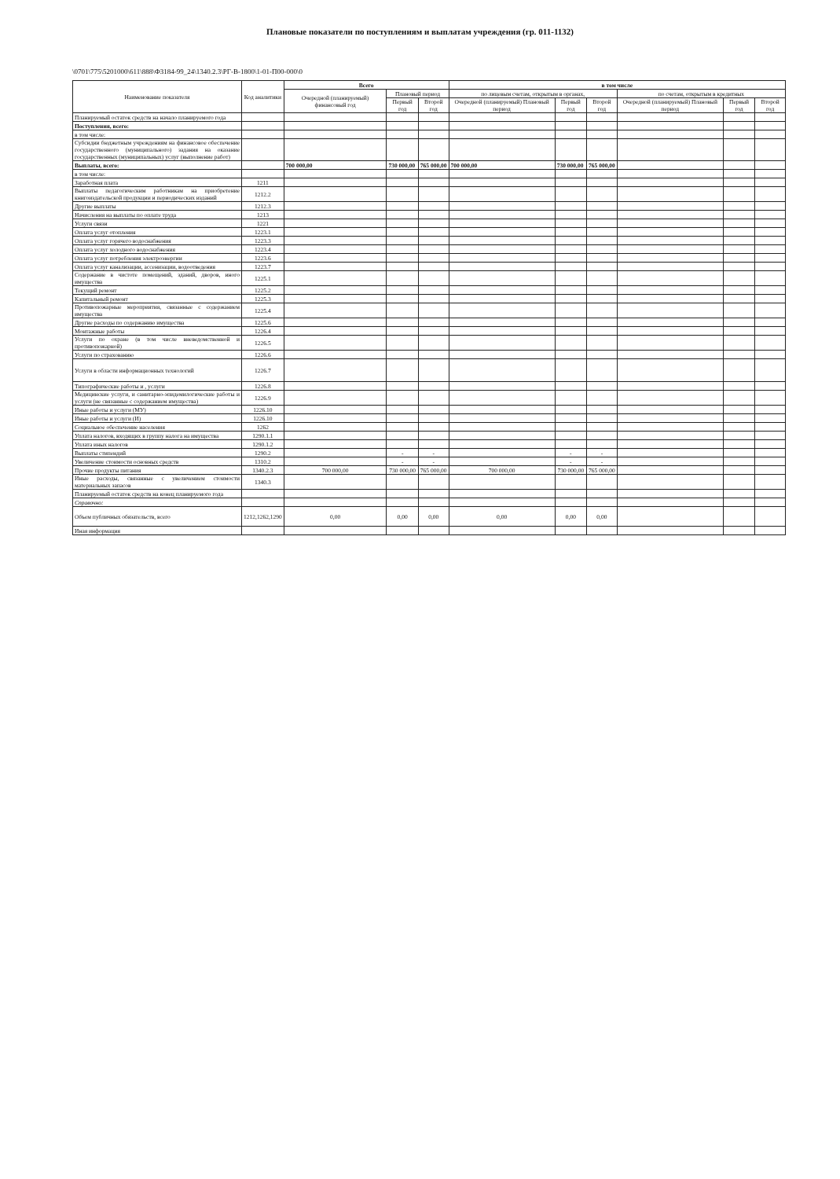Плановые показатели по поступлениям и выплатам учреждения (гр. 011-1132)
\0701\775\5201000\611\888\ФЗ184-99_24\1340.2.3\РГ-В-1800\1-01-П00-000\0
| Наименование показателя | Код аналитики | Всего | | | в том числе | | | | | |
| --- | --- | --- | --- | --- | --- | --- | --- | --- | --- | --- |
| | | Очередной (планируемый) финансовый год | Плановый период | | по лицевым счетам, открытым в органах, | | | по счетам, открытым в кредитных | | |
| | | | Первый год | Второй год | Очередной (планируемый) Плановый период | Первый год | Второй год | Очередной (планируемый) Плановый период | Первый год | Второй год |
| Планируемый остаток средств на начало планируемого года | | | | | | | | | | |
| Поступления, всего: | | | | | | | | | | |
| в том числе: | | | | | | | | | | |
| Субсидии бюджетным учреждениям на финансовое обеспечение государственного (муниципального) задания на оказание государственных (муниципальных) услуг (выполнение работ) | | | | | | | | | | |
| Выплаты, всего: | | 700 000,00 | 730 000,00 | 765 000,00 | 700 000,00 | 730 000,00 | 765 000,00 | | | |
| в том числе: | | | | | | | | | | |
| Заработная плата | 1211 | | | | | | | | | |
| Выплаты педагогическим работникам на приобретение книгоиздательской продукции и периодических изданий | 1212.2 | | | | | | | | | |
| Другие выплаты | 1212.3 | | | | | | | | | |
| Начисления на выплаты по оплате труда | 1213 | | | | | | | | | |
| Услуги связи | 1221 | | | | | | | | | |
| Оплата услуг отопления | 1223.1 | | | | | | | | | |
| Оплата услуг горячего водоснабжения | 1223.3 | | | | | | | | | |
| Оплата услуг холодного водоснабжения | 1223.4 | | | | | | | | | |
| Оплата услуг потребления электроэнергии | 1223.6 | | | | | | | | | |
| Оплата услуг канализации, ассенизации, водоотведения | 1223.7 | | | | | | | | | |
| Содержание в чистоте помещений, зданий, дворов, иного имущества | 1225.1 | | | | | | | | | |
| Текущий ремонт | 1225.2 | | | | | | | | | |
| Капитальный ремонт | 1225.3 | | | | | | | | | |
| Противопожарные мероприятия, связанные с содержанием имущества | 1225.4 | | | | | | | | | |
| Другие расходы по содержанию имущества | 1225.6 | | | | | | | | | |
| Монтажные работы | 1226.4 | | | | | | | | | |
| Услуги по охране (в том числе вневедомственной и противопожарной) | 1226.5 | | | | | | | | | |
| Услуги по страхованию | 1226.6 | | | | | | | | | |
| Услуги в области информационных технологий | 1226.7 | | | | | | | | | |
| Типографические работы и , услуги | 1226.8 | | | | | | | | | |
| Медицинские услуги, и санитарно-эпидемилогические работы и услуги (не связанные с содержанием имущества) | 1226.9 | | | | | | | | | |
| Иные работы и услуги (МУ) | 1226.10 | | | | | | | | | |
| Иные работы и услуги (И) | 1226.10 | | | | | | | | | |
| Социальное обеспечение населения | 1262 | | | | | | | | | |
| Уплата налогов, входящих в группу налога на имущества | 1290.1.1 | | | | | | | | | |
| Уплата иных налогов | 1290.1.2 | | | | | | | | | |
| Выплаты стипендий | 1290.2 | | - | - | | - | - | | | |
| Увеличение стоимости основных средств | 1310.2 | | - | - | | - | - | | | |
| Прочие продукты питания | 1340.2.3 | 700 000,00 | 730 000,00 | 765 000,00 | 700 000,00 | 730 000,00 | 765 000,00 | | | |
| Иные расходы, связанные с увеличением стоимости материальных запасов | 1340.3 | | | | | | | | | |
| Планируемый остаток средств на конец планируемого года | | | | | | | | | | |
| Справочно: | | | | | | | | | | |
| Объем публичных обязательств, всего | 1212,1262,1290 | 0,00 | 0,00 | 0,00 | 0,00 | 0,00 | 0,00 | | | |
| Иная информация | | | | | | | | | | |